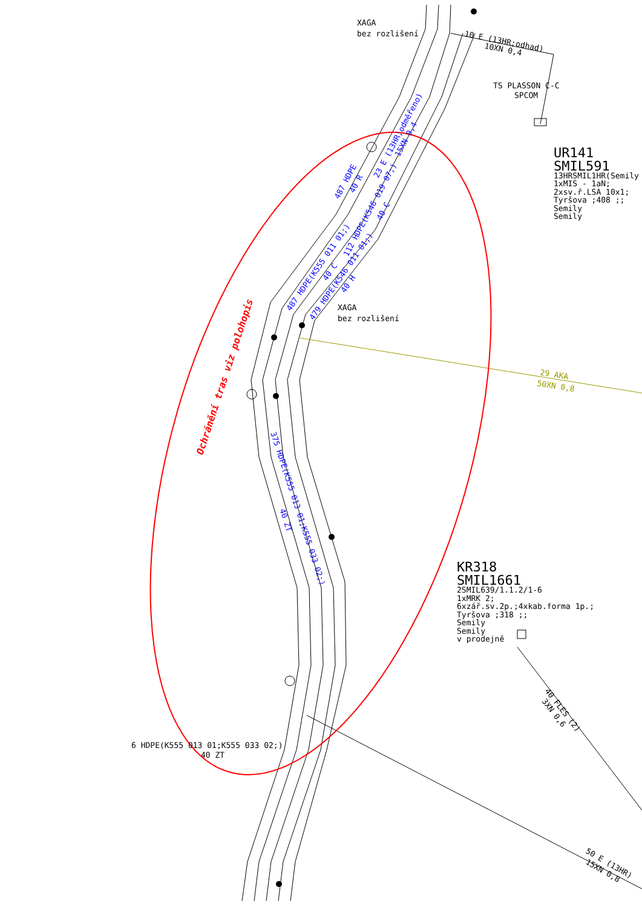XAGA
bez rozlišení
XAGA
bez rozlišení
TS PLASSON C-C
SPCOM
10 E (13HR;odhad)
10XN 0,4
UR141
SMIL591
13HRSMIL1HR(Semily
1xMIS - 1aN;
2xsv.ř.LSA 10x1;
Tyršova ;408 ;;
Semily
Semily
KR318
SMIL1661
2SMIL639/1.1.2/1-6
1xMRK 2;
6xzář.sv.2p.;4xkab.forma 1p.;
Tyršova ;318 ;;
Semily
Semily
v prodejně
6 HDPE(K555 013 01;K555 033 02;)
40 ZT
50 E (13HR)
15XN 0,8
40 FLES (2)
3XN 0,6
29 AKA
50XN 0,8
487 HDPE
40 R
23 E (13HR;odměřeno)
15XN 0,4
487 HDPE(K555 011 01;)
40 C
112 HDPE(K546 019 07;)
40 C
479 HDPE(K546 011 01;)
40 H
375 HDPE(K555 013 01;K555 033 02;)
40 ZT
Ochránění tras viz polohopis